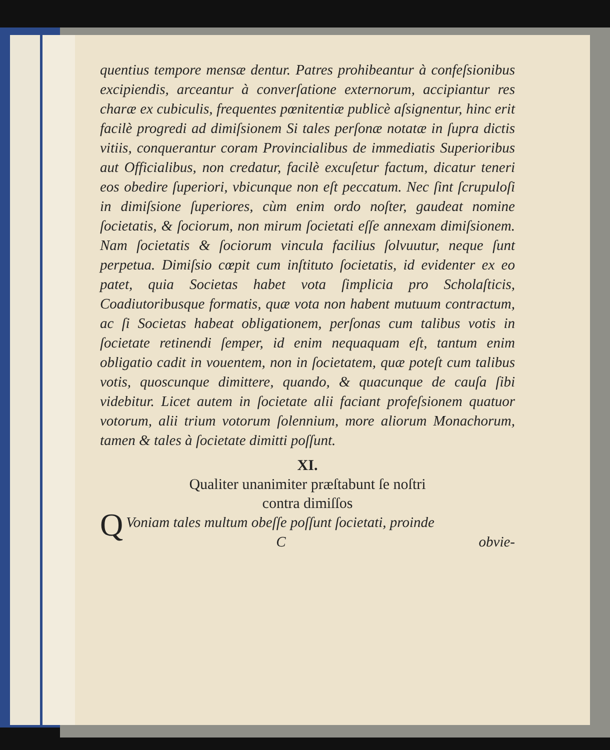quentius tempore mensæ dentur. Patres prohibeantur à confeſsionibus excipiendis, arceantur à converſatione externorum, accipiantur res charæ ex cubiculis, frequentes pœnitentiæ publicè aſsignentur, hinc erit facilè progredi ad dimiſsionem Si tales perſonæ notatæ in ſupra dictis vitiis, conquerantur coram Provincialibus de immediatis Superioribus aut Officialibus, non credatur, facilè excuſetur factum, dicatur teneri eos obedire ſuperiori, vbicunque non eſt peccatum. Nec ſint ſcrupuloſi in dimiſsione ſuperiores, cùm enim ordo noſter, gaudeat nomine ſocietatis, & ſociorum, non mirum ſocietati eſſe annexam dimiſsionem. Nam ſocietatis & ſociorum vincula facilius ſolvuutur, neque ſunt perpetua. Dimiſsio cœpit cum inſtituto ſocietatis, id evidenter ex eo patet, quia Societas habet vota ſimplicia pro Scholaſticis, Coadiutoribusque formatis, quæ vota non habent mutuum contractum, ac ſi Societas habeat obligationem, perſonas cum talibus votis in ſocietate retinendi ſemper, id enim nequaquam eſt, tantum enim obligatio cadit in vouentem, non in ſocietatem, quæ poteſt cum talibus votis, quoscunque dimittere, quando, & quacunque de cauſa ſibi videbitur. Licet autem in ſocietate alii faciant profeſsionem quatuor votorum, alii trium votorum ſolennium, more aliorum Monachorum, tamen & tales à ſocietate dimitti poſſunt.
XI.
Qualiter unanimiter præſtabunt ſe noſtri
contra dimiſſos
QVoniam tales multum obeſſe poſſunt ſocietati, proinde
Cobvie-